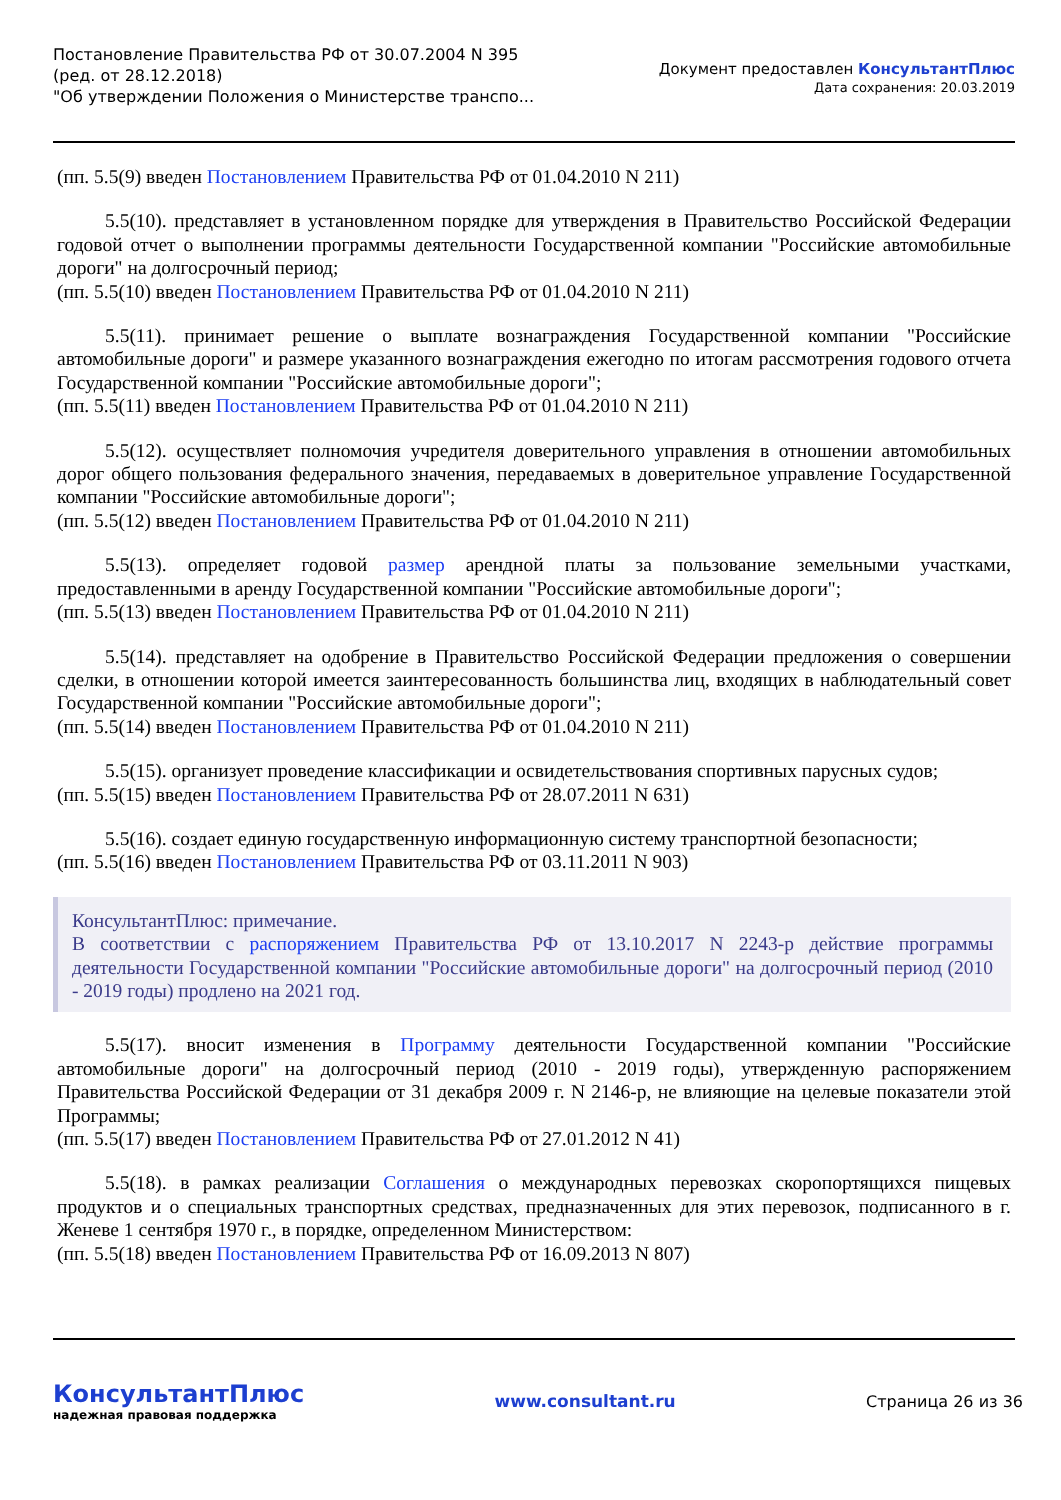Постановление Правительства РФ от 30.07.2004 N 395
(ред. от 28.12.2018)
"Об утверждении Положения о Министерстве транспо...
Документ предоставлен КонсультантПлюс
Дата сохранения: 20.03.2019
(пп. 5.5(9) введен Постановлением Правительства РФ от 01.04.2010 N 211)
5.5(10). представляет в установленном порядке для утверждения в Правительство Российской Федерации годовой отчет о выполнении программы деятельности Государственной компании "Российские автомобильные дороги" на долгосрочный период;
(пп. 5.5(10) введен Постановлением Правительства РФ от 01.04.2010 N 211)
5.5(11). принимает решение о выплате вознаграждения Государственной компании "Российские автомобильные дороги" и размере указанного вознаграждения ежегодно по итогам рассмотрения годового отчета Государственной компании "Российские автомобильные дороги";
(пп. 5.5(11) введен Постановлением Правительства РФ от 01.04.2010 N 211)
5.5(12). осуществляет полномочия учредителя доверительного управления в отношении автомобильных дорог общего пользования федерального значения, передаваемых в доверительное управление Государственной компании "Российские автомобильные дороги";
(пп. 5.5(12) введен Постановлением Правительства РФ от 01.04.2010 N 211)
5.5(13). определяет годовой размер арендной платы за пользование земельными участками, предоставленными в аренду Государственной компании "Российские автомобильные дороги";
(пп. 5.5(13) введен Постановлением Правительства РФ от 01.04.2010 N 211)
5.5(14). представляет на одобрение в Правительство Российской Федерации предложения о совершении сделки, в отношении которой имеется заинтересованность большинства лиц, входящих в наблюдательный совет Государственной компании "Российские автомобильные дороги";
(пп. 5.5(14) введен Постановлением Правительства РФ от 01.04.2010 N 211)
5.5(15). организует проведение классификации и освидетельствования спортивных парусных судов;
(пп. 5.5(15) введен Постановлением Правительства РФ от 28.07.2011 N 631)
5.5(16). создает единую государственную информационную систему транспортной безопасности;
(пп. 5.5(16) введен Постановлением Правительства РФ от 03.11.2011 N 903)
КонсультантПлюс: примечание.
В соответствии с распоряжением Правительства РФ от 13.10.2017 N 2243-р действие программы деятельности Государственной компании "Российские автомобильные дороги" на долгосрочный период (2010 - 2019 годы) продлено на 2021 год.
5.5(17). вносит изменения в Программу деятельности Государственной компании "Российские автомобильные дороги" на долгосрочный период (2010 - 2019 годы), утвержденную распоряжением Правительства Российской Федерации от 31 декабря 2009 г. N 2146-р, не влияющие на целевые показатели этой Программы;
(пп. 5.5(17) введен Постановлением Правительства РФ от 27.01.2012 N 41)
5.5(18). в рамках реализации Соглашения о международных перевозках скоропортящихся пищевых продуктов и о специальных транспортных средствах, предназначенных для этих перевозок, подписанного в г. Женеве 1 сентября 1970 г., в порядке, определенном Министерством:
(пп. 5.5(18) введен Постановлением Правительства РФ от 16.09.2013 N 807)
КонсультантПлюс
надежная правовая поддержка
www.consultant.ru Страница 26 из 36